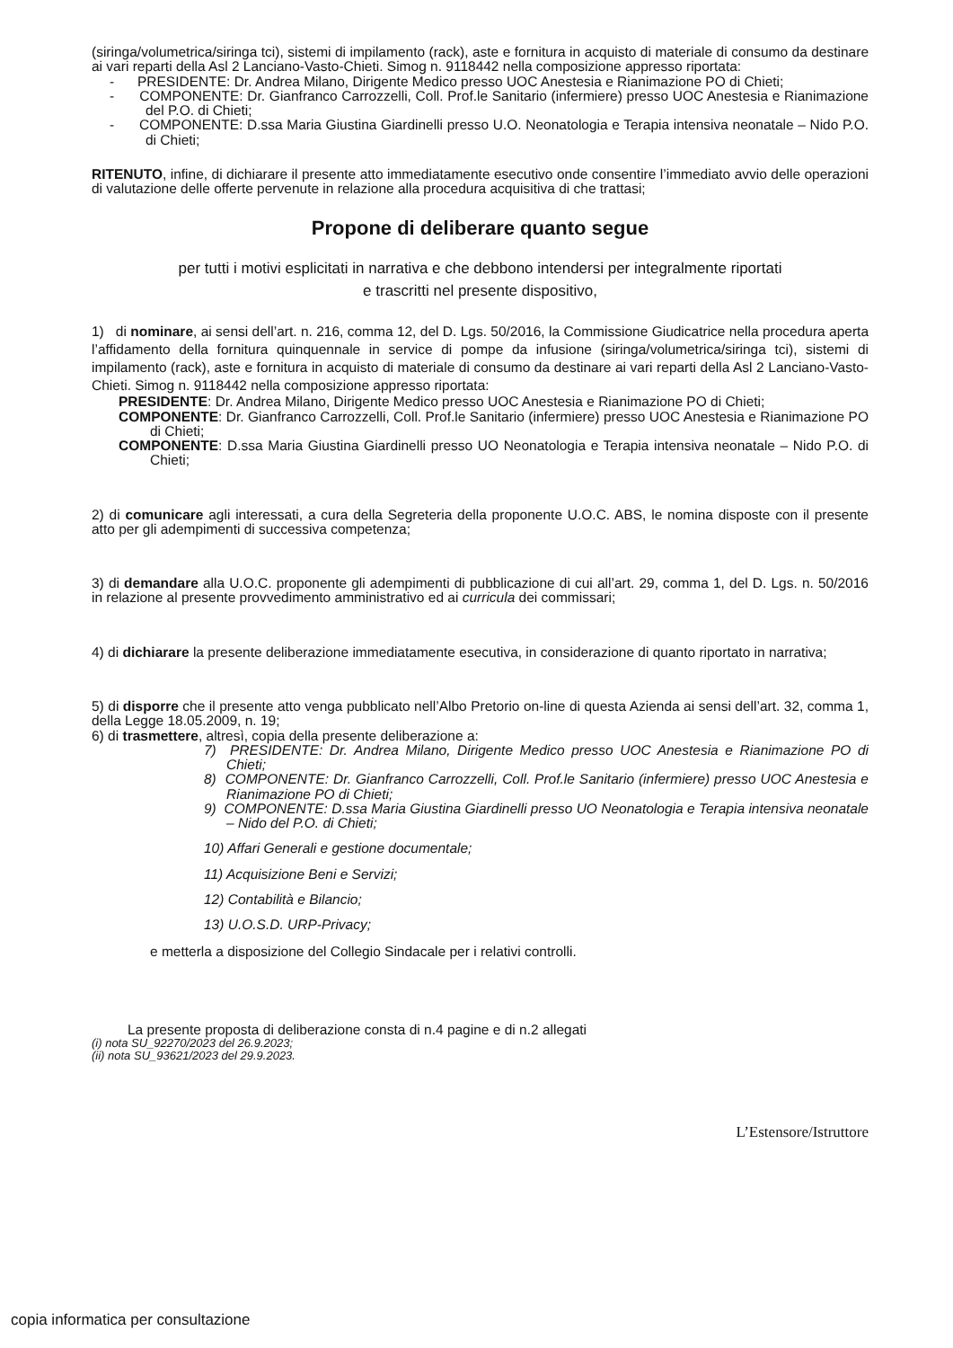(siringa/volumetrica/siringa tci), sistemi di impilamento (rack), aste e fornitura in acquisto di materiale di consumo da destinare ai vari reparti della Asl 2 Lanciano-Vasto-Chieti. Simog n. 9118442 nella composizione appresso riportata:
- PRESIDENTE: Dr. Andrea Milano, Dirigente Medico presso UOC Anestesia e Rianimazione PO di Chieti;
- COMPONENTE: Dr. Gianfranco Carrozzelli, Coll. Prof.le Sanitario (infermiere) presso UOC Anestesia e Rianimazione del P.O. di Chieti;
- COMPONENTE: D.ssa Maria Giustina Giardinelli presso U.O. Neonatologia e Terapia intensiva neonatale – Nido P.O. di Chieti;
RITENUTO, infine, di dichiarare il presente atto immediatamente esecutivo onde consentire l’immediato avvio delle operazioni di valutazione delle offerte pervenute in relazione alla procedura acquisitiva di che trattasi;
Propone di deliberare quanto segue
per tutti i motivi esplicitati in narrativa e che debbono intendersi per integralmente riportati
e trascritti nel presente dispositivo,
1) di nominare, ai sensi dell’art. n. 216, comma 12, del D. Lgs. 50/2016, la Commissione Giudicatrice nella procedura aperta l’affidamento della fornitura quinquennale in service di pompe da infusione (siringa/volumetrica/siringa tci), sistemi di impilamento (rack), aste e fornitura in acquisto di materiale di consumo da destinare ai vari reparti della Asl 2 Lanciano-Vasto-Chieti. Simog n. 9118442 nella composizione appresso riportata:
PRESIDENTE: Dr. Andrea Milano, Dirigente Medico presso UOC Anestesia e Rianimazione PO di Chieti;
COMPONENTE: Dr. Gianfranco Carrozzelli, Coll. Prof.le Sanitario (infermiere) presso UOC Anestesia e Rianimazione PO di Chieti;
COMPONENTE: D.ssa Maria Giustina Giardinelli presso UO Neonatologia e Terapia intensiva neonatale – Nido P.O. di Chieti;
2) di comunicare agli interessati, a cura della Segreteria della proponente U.O.C. ABS, le nomina disposte con il presente atto per gli adempimenti di successiva competenza;
3) di demandare alla U.O.C. proponente gli adempimenti di pubblicazione di cui all’art. 29, comma 1, del D. Lgs. n. 50/2016 in relazione al presente provvedimento amministrativo ed ai curricula dei commissari;
4) di dichiarare la presente deliberazione immediatamente esecutiva, in considerazione di quanto riportato in narrativa;
5) di disporre che il presente atto venga pubblicato nell’Albo Pretorio on-line di questa Azienda ai sensi dell’art. 32, comma 1, della Legge 18.05.2009, n. 19;
6) di trasmettere, altresì, copia della presente deliberazione a:
7) PRESIDENTE: Dr. Andrea Milano, Dirigente Medico presso UOC Anestesia e Rianimazione PO di Chieti;
8) COMPONENTE: Dr. Gianfranco Carrozzelli, Coll. Prof.le Sanitario (infermiere) presso UOC Anestesia e Rianimazione PO di Chieti;
9) COMPONENTE: D.ssa Maria Giustina Giardinelli presso UO Neonatologia e Terapia intensiva neonatale – Nido del P.O. di Chieti;
10) Affari Generali e gestione documentale;
11) Acquisizione Beni e Servizi;
12) Contabilità e Bilancio;
13) U.O.S.D. URP-Privacy;
e metterla a disposizione del Collegio Sindacale per i relativi controlli.
La presente proposta di deliberazione consta di n.4 pagine e di n.2 allegati
(i) nota SU_92270/2023 del 26.9.2023;
(ii) nota SU_93621/2023 del 29.9.2023.
L’Estensore/Istruttore
copia informatica per consultazione